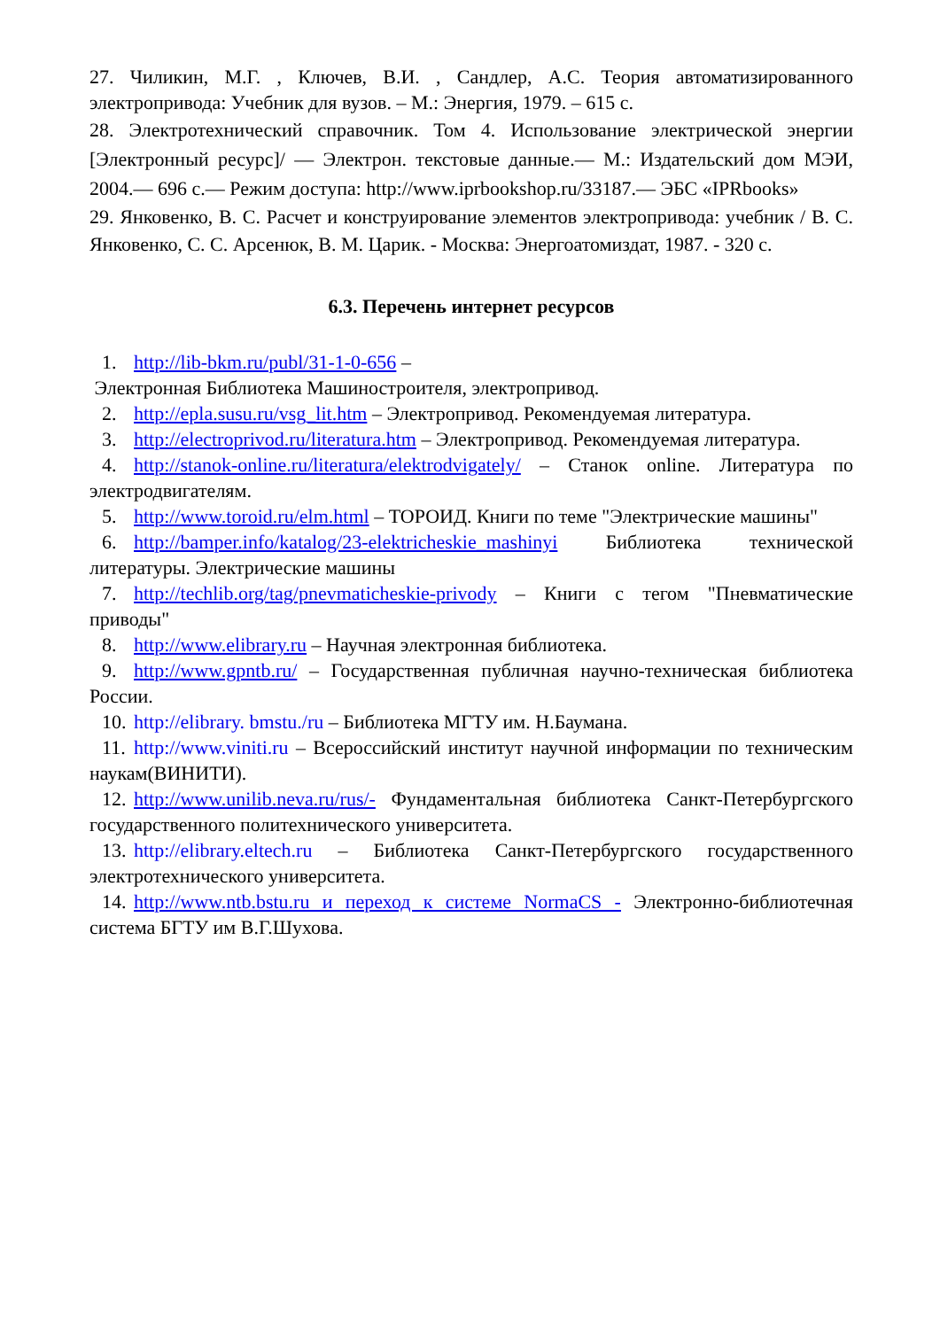27. Чиликин, М.Г. , Ключев, В.И. , Сандлер, А.С. Теория автоматизированного электропривода: Учебник для вузов. – М.: Энергия, 1979. – 615 с.
28. Электротехнический справочник. Том 4. Использование электрической энергии [Электронный ресурс]/ — Электрон. текстовые данные.— М.: Издательский дом МЭИ, 2004.— 696 с.— Режим доступа: http://www.iprbookshop.ru/33187.— ЭБС «IPRbooks»
29. Янковенко, В. С. Расчет и конструирование элементов электропривода: учебник / В. С. Янковенко, С. С. Арсенюк, В. М. Царик. - Москва: Энергоатомиздат, 1987. - 320 с.
6.3. Перечень интернет ресурсов
1. http://lib-bkm.ru/publ/31-1-0-656 –
Электронная Библиотека Машиностроителя, электропривод.
2. http://epla.susu.ru/vsg_lit.htm – Электропривод. Рекомендуемая литература.
3. http://electroprivod.ru/literatura.htm – Электропривод. Рекомендуемая литература.
4. http://stanok-online.ru/literatura/elektrodvigately/ – Станок online. Литература по электродвигателям.
5. http://www.toroid.ru/elm.html – ТОРОИД. Книги по теме "Электрические машины"
6. http://bamper.info/katalog/23-elektricheskie_mashinyi Библиотека технической литературы. Электрические машины
7. http://techlib.org/tag/pnevmaticheskie-privody – Книги с тегом "Пневматические приводы"
8. http://www.elibrary.ru – Научная электронная библиотека.
9. http://www.gpntb.ru/ – Государственная публичная научно-техническая библиотека России.
10. http://elibrary. bmstu./ru – Библиотека МГТУ им. Н.Баумана.
11. http://www.viniti.ru – Всероссийский институт научной информации по техническим наукам(ВИНИТИ).
12. http://www.unilib.neva.ru/rus/- Фундаментальная библиотека Санкт-Петербургского государственного политехнического университета.
13. http://elibrary.eltech.ru – Библиотека Санкт-Петербургского государственного электротехнического университета.
14. http://www.ntb.bstu.ru и переход к системе NormaCS - Электронно-библиотечная система БГТУ им В.Г.Шухова.